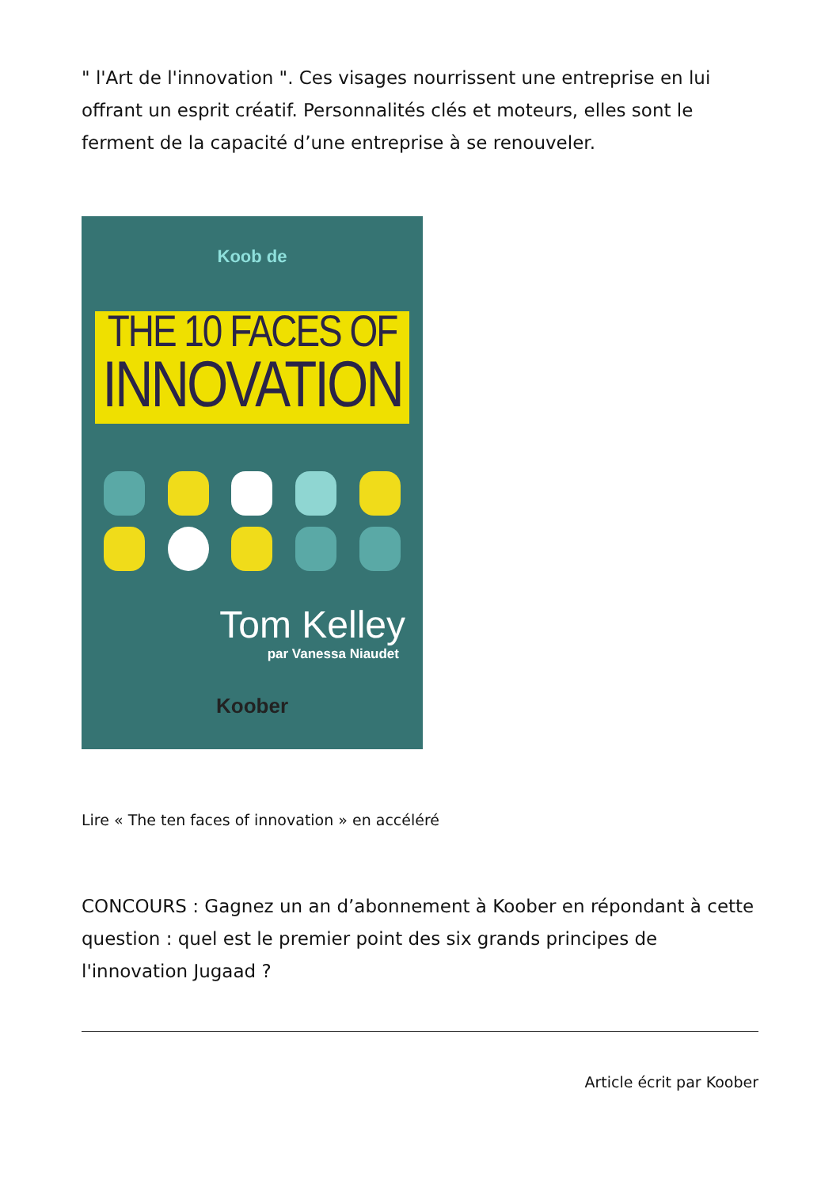" l'Art de l'innovation ". Ces visages nourrissent une entreprise en lui offrant un esprit créatif. Personnalités clés et moteurs, elles sont le ferment de la capacité d’une entreprise à se renouveler.
Koob de
THE 10 FACES OF
INNOVATION
Tom Kelley
par Vanessa Niaudet
Koober
Lire « The ten faces of innovation » en accéléré
CONCOURS : Gagnez un an d’abonnement à Koober en répondant à cette question : quel est le premier point des six grands principes de l'innovation Jugaad ?
Article écrit par Koober